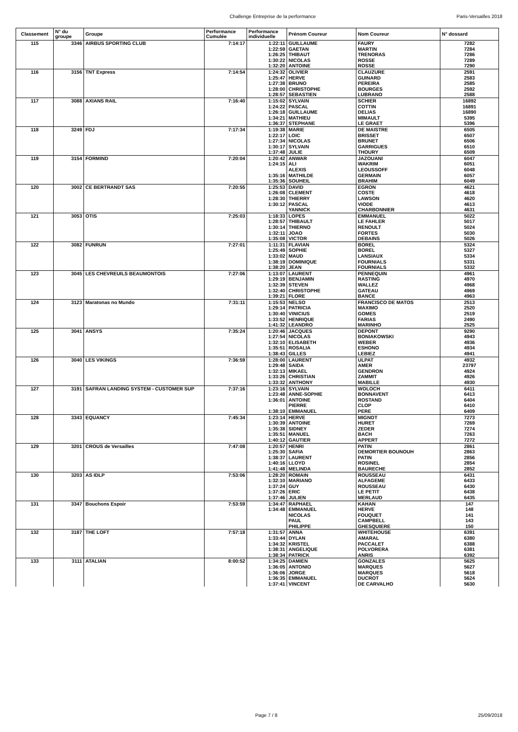Challenge Entreprise de la performance Paris-Versailles 2018
| Classement | N° du groupe | Groupe | Performance Cumulée | Performance individuelle | Prénom Coureur | Nom Coureur | N° dossard |
| --- | --- | --- | --- | --- | --- | --- | --- |
| 115 | 3346 | AIRBUS SPORTING CLUB | 7:14:17 | 1:22:11 | GUILLAUME | FAURY | 7282 |
| | | | | 1:22:59 | GAETAN | MARTIN | 7284 |
| | | | | 1:26:25 | THIBAUT | TRENORAS | 7286 |
| | | | | 1:30:22 | NICOLAS | ROSSE | 7289 |
| | | | | 1:32:20 | ANTOINE | ROSSE | 7290 |
| 116 | 3156 | TNT Express | 7:14:54 | 1:24:32 | OLIVIER | CLAUZURE | 2591 |
| | | | | 1:25:47 | HERVE | GUINARD | 2583 |
| | | | | 1:27:38 | BRUNO | PEREIRA | 2585 |
| | | | | 1:28:00 | CHRISTOPHE | BOURGES | 2592 |
| | | | | 1:28:57 | SEBASTIEN | LUBRANO | 2588 |
| 117 | 3088 | AXIANS RAIL | 7:16:40 | 1:15:02 | SYLVAIN | SCHIER | 16892 |
| | | | | 1:24:22 | PASCAL | COTTIN | 16891 |
| | | | | 1:26:18 | GUILLAUME | DELIAS | 16890 |
| | | | | 1:34:21 | MATHIEU | MIMAULT | 5395 |
| | | | | 1:36:37 | STEPHANE | LE GRAET | 5396 |
| 118 | 3249 | FDJ | 7:17:34 | 1:19:38 | MARIE | DE MAISTRE | 6505 |
| | | | | 1:22:17 | LOIC | BRISSET | 6507 |
| | | | | 1:27:34 | NICOLAS | BRUNET | 6506 |
| | | | | 1:30:17 | SYLVAIN | GARRIGUES | 6510 |
| | | | | 1:37:48 | JULIE | THOURY | 6509 |
| 119 | 3154 | FORMIND | 7:20:04 | 1:20:42 | ANWAR | JAZOUANI | 6047 |
| | | | | 1:24:15 | ALI | WAKRIM | 6051 |
| | | | | | ALEXIS | LEOUSSOFF | 6048 |
| | | | | 1:35:16 | MATHILDE | GERMAIN | 6057 |
| | | | | 1:35:36 | SOUHEIL | BRAHIM | 6049 |
| 120 | 3002 | CE BERTRANDT SAS | 7:20:55 | 1:25:53 | DAVID | EGRON | 4621 |
| | | | | 1:26:08 | CLEMENT | COSTE | 4618 |
| | | | | 1:28:30 | THIERRY | LAWSON | 4620 |
| | | | | 1:30:12 | PASCAL | VIODE | 4613 |
| | | | | | YANNICK | CHARBONNIER | 4631 |
| 121 | 3053 | OTIS | 7:25:03 | 1:18:33 | LOPES | EMMANUEL | 5022 |
| | | | | 1:28:57 | THIBAULT | LE FAHLER | 5017 |
| | | | | 1:30:14 | THIERNO | RENOULT | 5024 |
| | | | | 1:32:11 | JOAO | FORTES | 5030 |
| | | | | 1:35:08 | VICTOR | DEBAINS | 5026 |
| 122 | 3082 | FUNRUN | 7:27:01 | 1:11:31 | FLAVIAN | BOREL | 5324 |
| | | | | 1:25:49 | SOPHIE | BOREL | 5327 |
| | | | | 1:33:02 | MAUD | LANSIAUX | 5334 |
| | | | | 1:38:19 | DOMINIQUE | FOURNIALS | 5331 |
| | | | | 1:38:20 | JEAN | FOURNIALS | 5332 |
| 123 | 3045 | LES CHEVREUILS BEAUMONTOIS | 7:27:06 | 1:13:07 | LAURENT | PENNEQUIN | 4961 |
| | | | | 1:29:19 | BENJAMIN | RASTING | 4970 |
| | | | | 1:32:39 | STEVEN | WALLEZ | 4968 |
| | | | | 1:32:40 | CHRISTOPHE | GATEAU | 4969 |
| | | | | 1:39:21 | FLORE | BANCE | 4963 |
| 124 | 3123 | Maratonas no Mundo | 7:31:11 | 1:15:53 | NELSO | FRANCISCO DE MATOS | 2513 |
| | | | | 1:29:14 | PATRICIA | MAXIMO | 2520 |
| | | | | 1:30:40 | VINICIUS | GOMES | 2519 |
| | | | | 1:33:52 | HENRIQUE | FARIAS | 2490 |
| | | | | 1:41:32 | LEANDRO | MARINHO | 2525 |
| 125 | 3041 | ANSYS | 7:35:24 | 1:20:46 | JACQUES | DEPONT | 9290 |
| | | | | 1:27:54 | NICOLAS | BONIAKOWSKI | 4943 |
| | | | | 1:32:10 | ELISABETH | WEBER | 4936 |
| | | | | 1:35:51 | ROSALIA | ESHONO | 4934 |
| | | | | 1:38:43 | GILLES | LEBIEZ | 4941 |
| 126 | 3040 | LES VIKINGS | 7:36:59 | 1:28:00 | LAURENT | ULPAT | 4932 |
| | | | | 1:29:48 | SAIDA | AMER | 23797 |
| | | | | 1:32:13 | MIKAEL | GENDRON | 4924 |
| | | | | 1:33:26 | CHRISTIAN | ZAMMIT | 4926 |
| | | | | 1:33:32 | ANTHONY | MABILLE | 4930 |
| 127 | 3191 | SAFRAN LANDING SYSTEM - CUSTOMER SUP | 7:37:16 | 1:23:16 | SYLVAIN | WOLOCH | 6411 |
| | | | | 1:23:48 | ANNE-SOPHIE | BONNAVENT | 6413 |
| | | | | 1:36:01 | ANTOINE | ROSTAND | 6404 |
| | | | | | PIERRE | CLOP | 6410 |
| | | | | 1:38:10 | EMMANUEL | PERE | 6409 |
| 128 | 3343 | EQUANCY | 7:45:34 | 1:23:14 | HERVE | MIGNOT | 7273 |
| | | | | 1:30:39 | ANTOINE | HURET | 7269 |
| | | | | 1:35:38 | SIDNEY | ZEDER | 7274 |
| | | | | 1:35:51 | MANUEL | BACH | 7263 |
| | | | | 1:40:12 | GAUTIER | APPERT | 7272 |
| 129 | 3201 | CROUS de Versailles | 7:47:08 | 1:20:57 | HENRI | PATIN | 2861 |
| | | | | 1:25:30 | SAFIA | DEMORTIER BOUNOUH | 2863 |
| | | | | 1:38:37 | LAURENT | PATIN | 2856 |
| | | | | 1:40:16 | LLOYD | ROSINEL | 2854 |
| | | | | 1:41:48 | MELINDA | BAURECHE | 2852 |
| 130 | 3203 | AS IDLP | 7:53:06 | 1:28:20 | ROMAIN | ROUSSEAU | 6431 |
| | | | | 1:32:10 | MARIANO | ALFAGEME | 6433 |
| | | | | 1:37:24 | GUY | ROUSSEAU | 6430 |
| | | | | 1:37:26 | ERIC | LE PETIT | 6438 |
| | | | | 1:37:46 | JULIEN | MERLAUD | 6435 |
| 131 | 3347 | Bouchons Espoir | 7:53:59 | 1:34:47 | RAPHAEL | KAHAN | 147 |
| | | | | 1:34:48 | EMMANUEL | HERVE | 148 |
| | | | | | NICOLAS | FOUQUET | 141 |
| | | | | | PAUL | CAMPBELL | 143 |
| | | | | | PHILIPPE | GHESQUIERE | 150 |
| 132 | 3187 | THE LOFT | 7:57:18 | 1:31:57 | ANNA | WHITEHOUSE | 6391 |
| | | | | 1:33:44 | DYLAN | AMARAL | 6380 |
| | | | | 1:34:32 | KRISTEL | PACCALET | 6388 |
| | | | | 1:38:31 | ANGELIQUE | POLVORERA | 6381 |
| | | | | 1:38:34 | PATRICK | ANRIS | 6392 |
| 133 | 3111 | ATALIAN | 8:00:52 | 1:34:25 | DAMIEN | GONZALES | 5625 |
| | | | | 1:36:05 | ANTONIO | MARQUES | 5627 |
| | | | | 1:36:06 | JORGE | MARQUES | 5618 |
| | | | | 1:36:35 | EMMANUEL | DUCROT | 5624 |
| | | | | 1:37:41 | VINCENT | DE CARVALHO | 5630 |
Page 7 / 8 25/09/2018